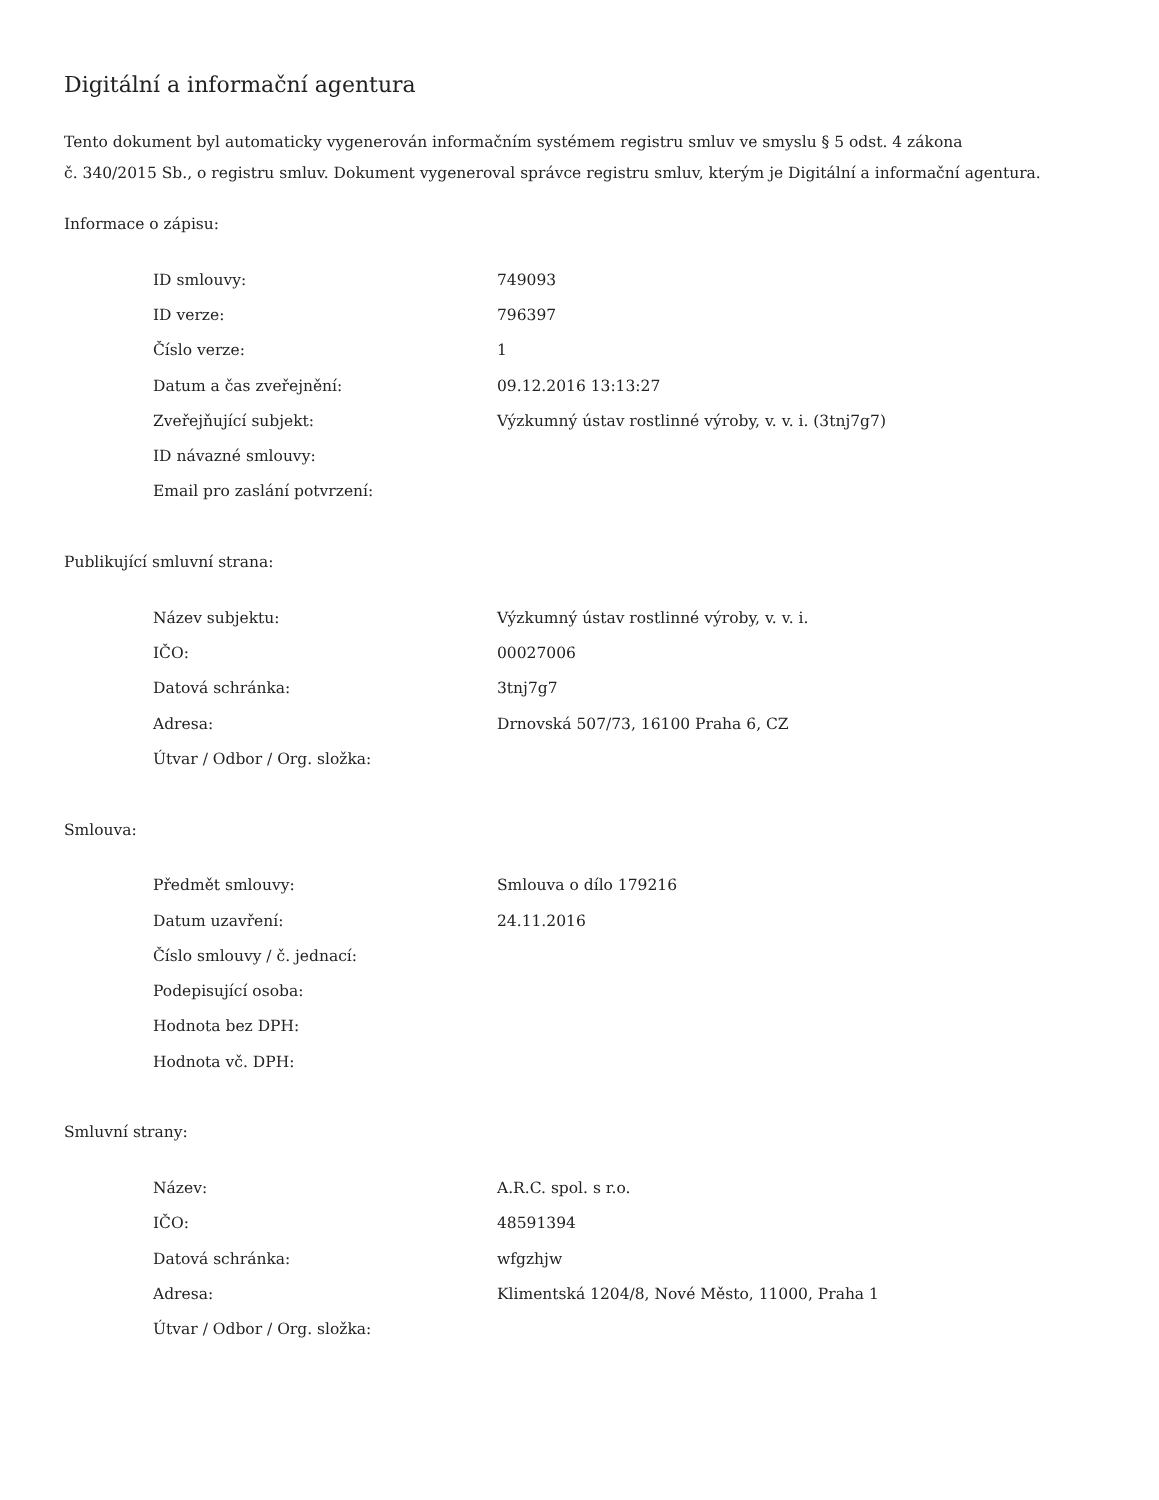Digitální a informační agentura
Tento dokument byl automaticky vygenerován informačním systémem registru smluv ve smyslu § 5 odst. 4 zákona
č. 340/2015 Sb., o registru smluv. Dokument vygeneroval správce registru smluv, kterým je Digitální a informační agentura.
Informace o zápisu:
| ID smlouvy: | 749093 |
| ID verze: | 796397 |
| Číslo verze: | 1 |
| Datum a čas zveřejnění: | 09.12.2016 13:13:27 |
| Zveřejňující subjekt: | Výzkumný ústav rostlinné výroby, v. v. i. (3tnj7g7) |
| ID návazné smlouvy: | |
| Email pro zaslání potvrzení: | |
Publikující smluvní strana:
| Název subjektu: | Výzkumný ústav rostlinné výroby, v. v. i. |
| IČO: | 00027006 |
| Datová schránka: | 3tnj7g7 |
| Adresa: | Drnovská 507/73, 16100 Praha 6, CZ |
| Útvar / Odbor / Org. složka: | |
Smlouva:
| Předmět smlouvy: | Smlouva o dílo 179216 |
| Datum uzavření: | 24.11.2016 |
| Číslo smlouvy / č. jednací: | |
| Podepisující osoba: | |
| Hodnota bez DPH: | |
| Hodnota vč. DPH: | |
Smluvní strany:
| Název: | A.R.C. spol. s r.o. |
| IČO: | 48591394 |
| Datová schránka: | wfgzhjw |
| Adresa: | Klimentská 1204/8, Nové Město, 11000, Praha 1 |
| Útvar / Odbor / Org. složka: | |